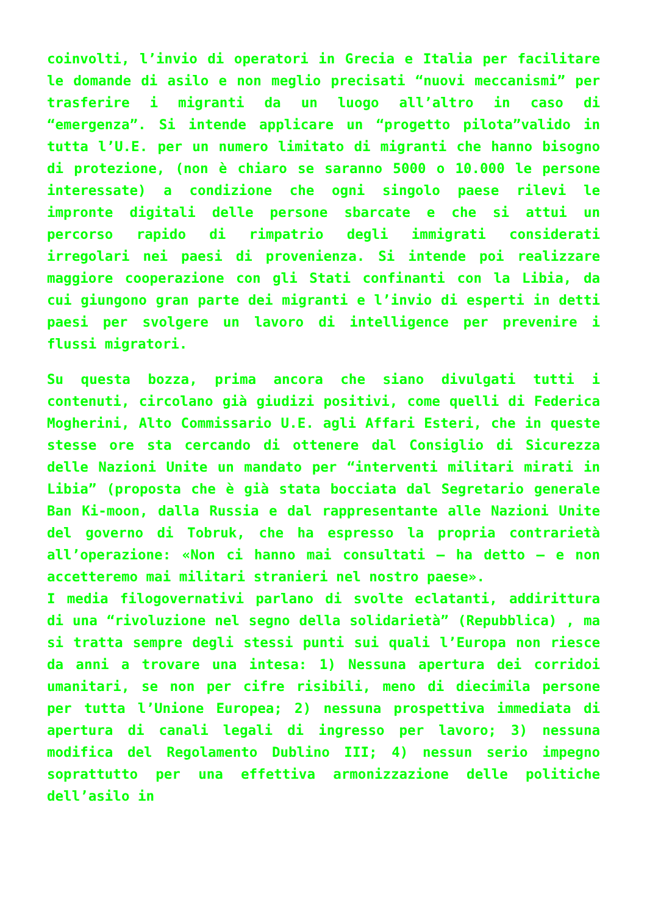coinvolti, l’invio di operatori in Grecia e Italia per facilitare le domande di asilo e non meglio precisati “nuovi meccanismi” per trasferire i migranti da un luogo all’altro in caso di “emergenza”. Si intende applicare un “progetto pilota”valido in tutta l’U.E. per un numero limitato di migranti che hanno bisogno di protezione, (non è chiaro se saranno 5000 o 10.000 le persone interessate) a condizione che ogni singolo paese rilevi le impronte digitali delle persone sbarcate e che si attui un percorso rapido di rimpatrio degli immigrati considerati irregolari nei paesi di provenienza. Si intende poi realizzare maggiore cooperazione con gli Stati confinanti con la Libia, da cui giungono gran parte dei migranti e l’invio di esperti in detti paesi per svolgere un lavoro di intelligence per prevenire i flussi migratori.
Su questa bozza, prima ancora che siano divulgati tutti i contenuti, circolano già giudizi positivi, come quelli di Federica Mogherini, Alto Commissario U.E. agli Affari Esteri, che in queste stesse ore sta cercando di ottenere dal Consiglio di Sicurezza delle Nazioni Unite un mandato per “interventi militari mirati in Libia” (proposta che è già stata bocciata dal Segretario generale Ban Ki-moon, dalla Russia e dal rappresentante alle Nazioni Unite del governo di Tobruk, che ha espresso la propria contrarietà all’operazione: «Non ci hanno mai consultati – ha detto – e non accetteremo mai militari stranieri nel nostro paese».
I media filogovernativi parlano di svolte eclatanti, addirittura di una “rivoluzione nel segno della solidarietà” (Repubblica) , ma si tratta sempre degli stessi punti sui quali l’Europa non riesce da anni a trovare una intesa: 1) Nessuna apertura dei corridoi umanitari, se non per cifre risibili, meno di diecimila persone per tutta l’Unione Europea; 2) nessuna prospettiva immediata di apertura di canali legali di ingresso per lavoro; 3) nessuna modifica del Regolamento Dublino III; 4) nessun serio impegno soprattutto per una effettiva armonizzazione delle politiche dell’asilo in